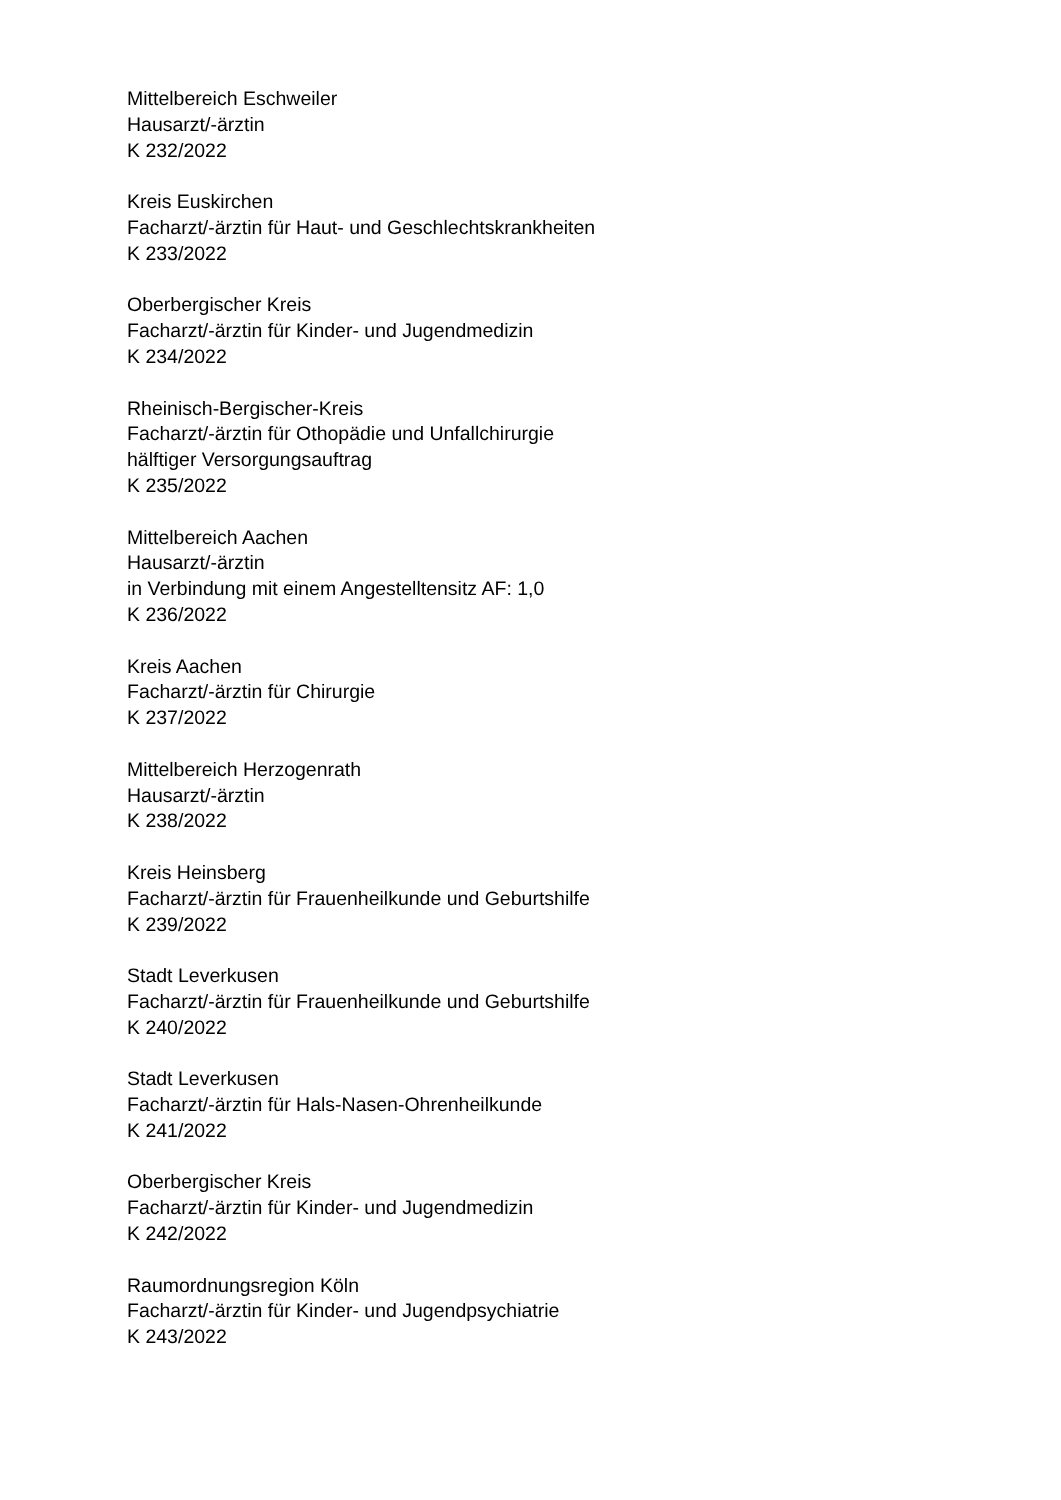Mittelbereich Eschweiler
Hausarzt/-ärztin
K 232/2022
Kreis Euskirchen
Facharzt/-ärztin für Haut- und Geschlechtskrankheiten
K 233/2022
Oberbergischer Kreis
Facharzt/-ärztin für Kinder- und Jugendmedizin
K 234/2022
Rheinisch-Bergischer-Kreis
Facharzt/-ärztin für Othopädie und Unfallchirurgie
hälftiger Versorgungsauftrag
K 235/2022
Mittelbereich Aachen
Hausarzt/-ärztin
in Verbindung mit einem Angestelltensitz AF: 1,0
K 236/2022
Kreis Aachen
Facharzt/-ärztin für Chirurgie
K 237/2022
Mittelbereich Herzogenrath
Hausarzt/-ärztin
K 238/2022
Kreis Heinsberg
Facharzt/-ärztin für Frauenheilkunde und Geburtshilfe
K 239/2022
Stadt Leverkusen
Facharzt/-ärztin für Frauenheilkunde und Geburtshilfe
K 240/2022
Stadt Leverkusen
Facharzt/-ärztin für Hals-Nasen-Ohrenheilkunde
K 241/2022
Oberbergischer Kreis
Facharzt/-ärztin für Kinder- und Jugendmedizin
K 242/2022
Raumordnungsregion Köln
Facharzt/-ärztin für Kinder- und Jugendpsychiatrie
K 243/2022